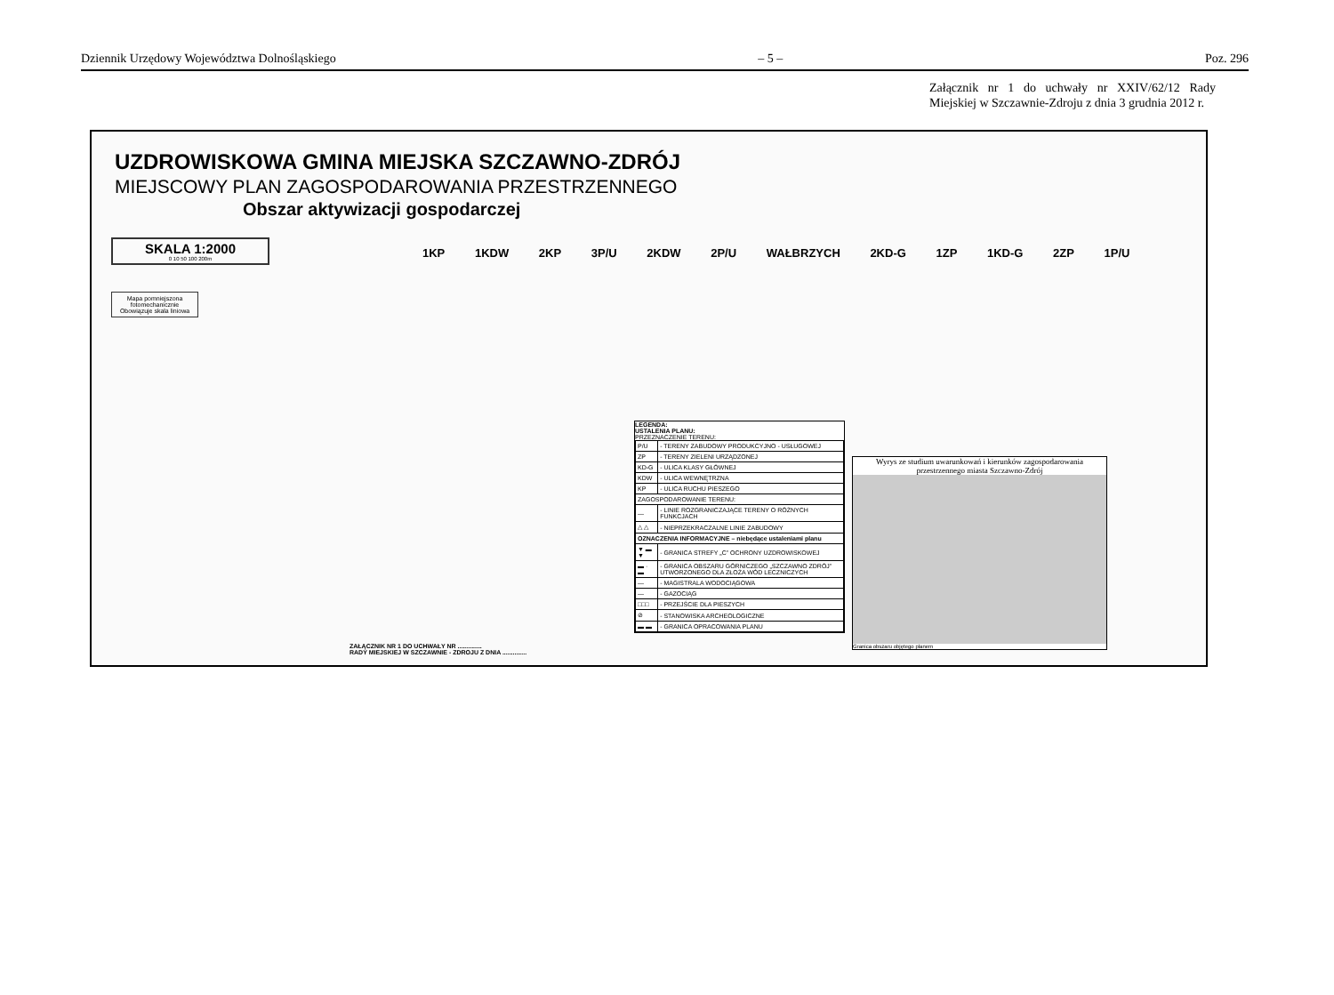Dziennik Urzędowy Województwa Dolnośląskiego – 5 – Poz. 296
Załącznik nr 1 do uchwały nr XXIV/62/12 Rady Miejskiej w Szczawnie-Zdroju z dnia 3 grudnia 2012 r.
UZDROWISKOWA GMINA MIEJSKA SZCZAWNO-ZDRÓJ
MIEJSCOWY PLAN ZAGOSPODAROWANIA PRZESTRZENNEGO
Obszar aktywizacji gospodarczej
SKALA 1:2000
0 10 50 100 200m
Mapa pomniejszona fotomechanicznie Obowiązuje skala liniowa
1KP 1KDW 2KP 3P/U 2KDW 2P/U WAŁBRZYCH 2KD-G 1ZP 1KD-G 2ZP 1P/U
LEGENDA:
USTALENIA PLANU:
PRZEZNACZENIE TERENU:
| P/U | - TERENY ZABUDOWY PRODUKCYJNO - USŁUGOWEJ |
| ZP | - TERENY ZIELENI URZĄDZONEJ |
| KD-G | - ULICA KLASY GŁÓWNEJ |
| KDW | - ULICA WEWNĘTRZNA |
| KP | - ULICA RUCHU PIESZEGO |
| ZAGOSPODAROWANIE TERENU: | |
| — | - LINIE ROZGRANICZAJĄCE TERENY O RÓŻNYCH FUNKCJACH |
| △ △ | - NIEPRZEKRACZALNE LINIE ZABUDOWY |
| OZNACZENIA INFORMACYJNE – niebędące ustaleniami planu | |
| ▼ ▬ ▼ | - GRANICA STREFY „C” OCHRONY UZDROWISKOWEJ |
| ▬ · ▬ | - GRANICA OBSZARU GÓRNICZEGO „SZCZAWNO ZDRÓJ” UTWORZONEGO DLA ZŁOŻA WÓD LECZNICZYCH |
| — | - MAGISTRALA WODOCIĄGOWA |
| — | - GAZOCIĄG |
| □□□ | - PRZEJŚCIE DLA PIESZYCH |
| ⊘ | - STANOWISKA ARCHEOLOGICZNE |
| ▬ ▬ | - GRANICA OPRACOWANIA PLANU |
Wyrys ze studium uwarunkowań i kierunków zagospodarowania przestrzennego miasta Szczawno-Zdrój
Granica obszaru objętego planem
ZAŁĄCZNIK NR 1 DO UCHWAŁY NR ..............
RADY MIEJSKIEJ W SZCZAWNIE - ZDROJU Z DNIA ..............